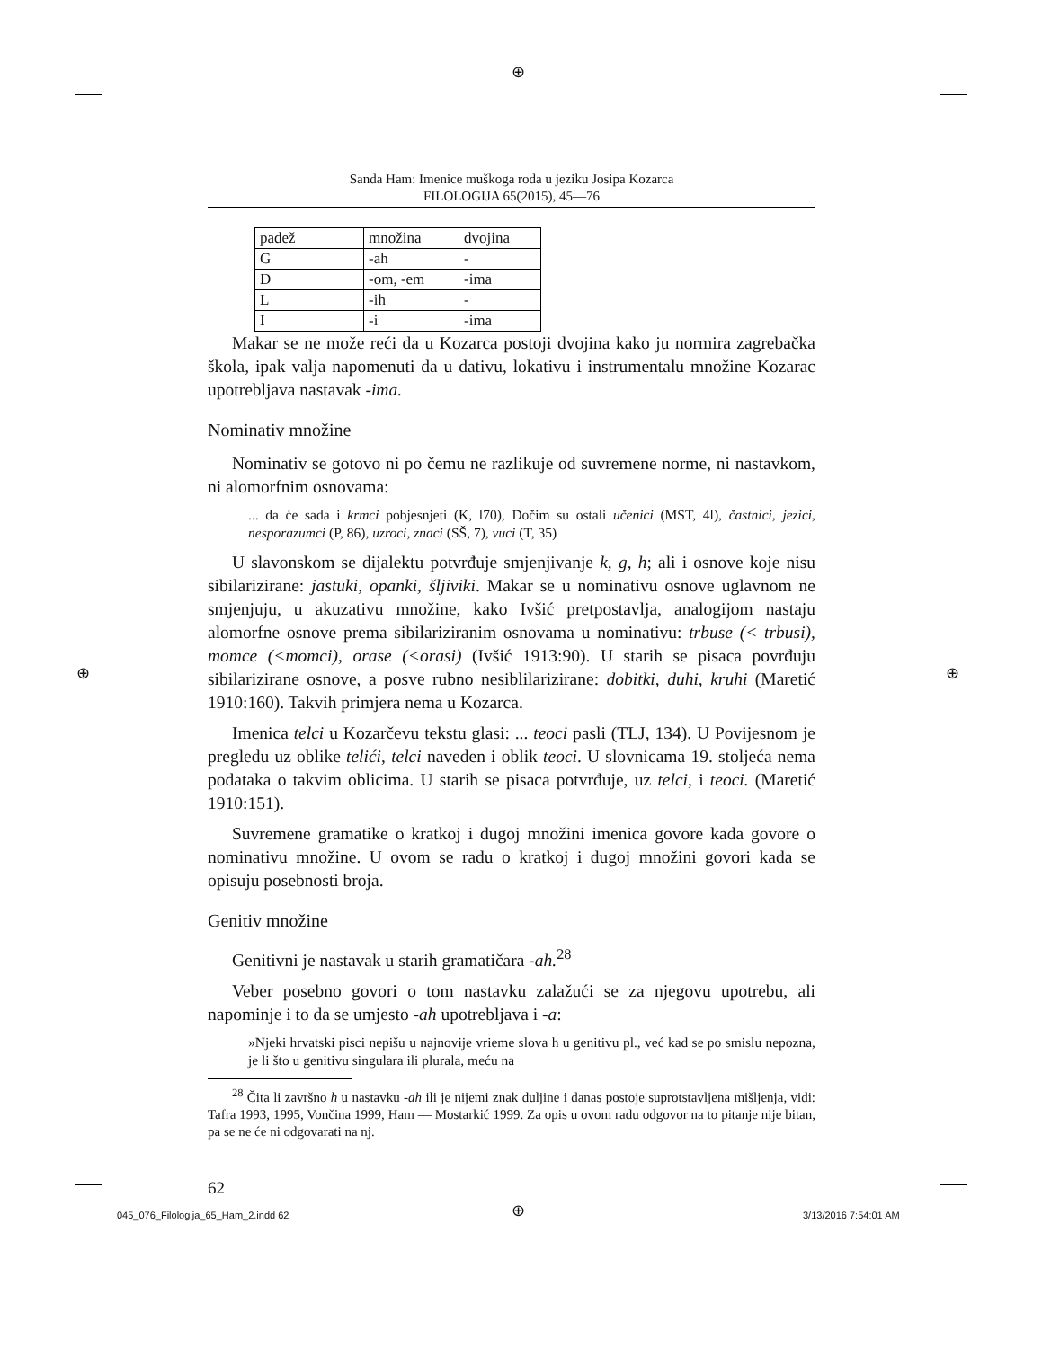⊕
⊕ ⊕
⊕
Sanda Ham: Imenice muškoga roda u jeziku Josipa Kozarca
FILOLOGIJA 65(2015), 45—76
| padež | množina | dvojina |
| G | -ah | - |
| D | -om, -em | -ima |
| L | -ih | - |
| I | -i | -ima |
Makar se ne može reći da u Kozarca postoji dvojina kako ju normira zagrebačka škola, ipak valja napomenuti da u dativu, lokativu i instrumentalu množine Kozarac upotrebljava nastavak -ima.
Nominativ množine
Nominativ se gotovo ni po čemu ne razlikuje od suvremene norme, ni nastavkom, ni alomorfnim osnovama:
... da će sada i krmci pobjesnjeti (K, l70), Dočim su ostali učenici (MST, 4l), častnici, jezici, nesporazumci (P, 86), uzroci, znaci (SŠ, 7), vuci (T, 35)
U slavonskom se dijalektu potvrđuje smjenjivanje k, g, h; ali i osnove koje nisu sibilarizirane: jastuki, opanki, šljiviki. Makar se u nominativu osnove uglavnom ne smjenjuju, u akuzativu množine, kako Ivšić pretpostavlja, analogijom nastaju alomorfne osnove prema sibilariziranim osnovama u nominativu: trbuse (< trbusi), momce (<momci), orase (<orasi) (Ivšić 1913:90). U starih se pisaca povrđuju sibilarizirane osnove, a posve rubno nesiblilarizirane: dobitki, duhi, kruhi (Maretić 1910:160). Takvih primjera nema u Kozarca.
Imenica telci u Kozarčevu tekstu glasi: ... teoci pasli (TLJ, 134). U Povijesnom je pregledu uz oblike telići, telci naveden i oblik teoci. U slovnicama 19. stoljeća nema podataka o takvim oblicima. U starih se pisaca potvrđuje, uz telci, i teoci. (Maretić 1910:151).
Suvremene gramatike o kratkoj i dugoj množini imenica govore kada govore o nominativu množine. U ovom se radu o kratkoj i dugoj množini govori kada se opisuju posebnosti broja.
Genitiv množine
Genitivni je nastavak u starih gramatičara -ah.<sup>28</sup>
Veber posebno govori o tom nastavku zalažući se za njegovu upotrebu, ali napominje i to da se umjesto -ah upotrebljava i -a:
»Njeki hrvatski pisci nepišu u najnovije vrieme slova h u genitivu pl., već kad se po smislu nepozna, je li što u genitivu singulara ili plurala, meću na
<sup>28</sup> Čita li završno h u nastavku -ah ili je nijemi znak duljine i danas postoje suprotstavljena mišljenja, vidi: Tafra 1993, 1995, Vončina 1999, Ham — Mostarkić 1999. Za opis u ovom radu odgovor na to pitanje nije bitan, pa se ne će ni odgovarati na nj.
62
045_076_Filologija_65_Ham_2.indd 62
3/13/2016 7:54:01 AM